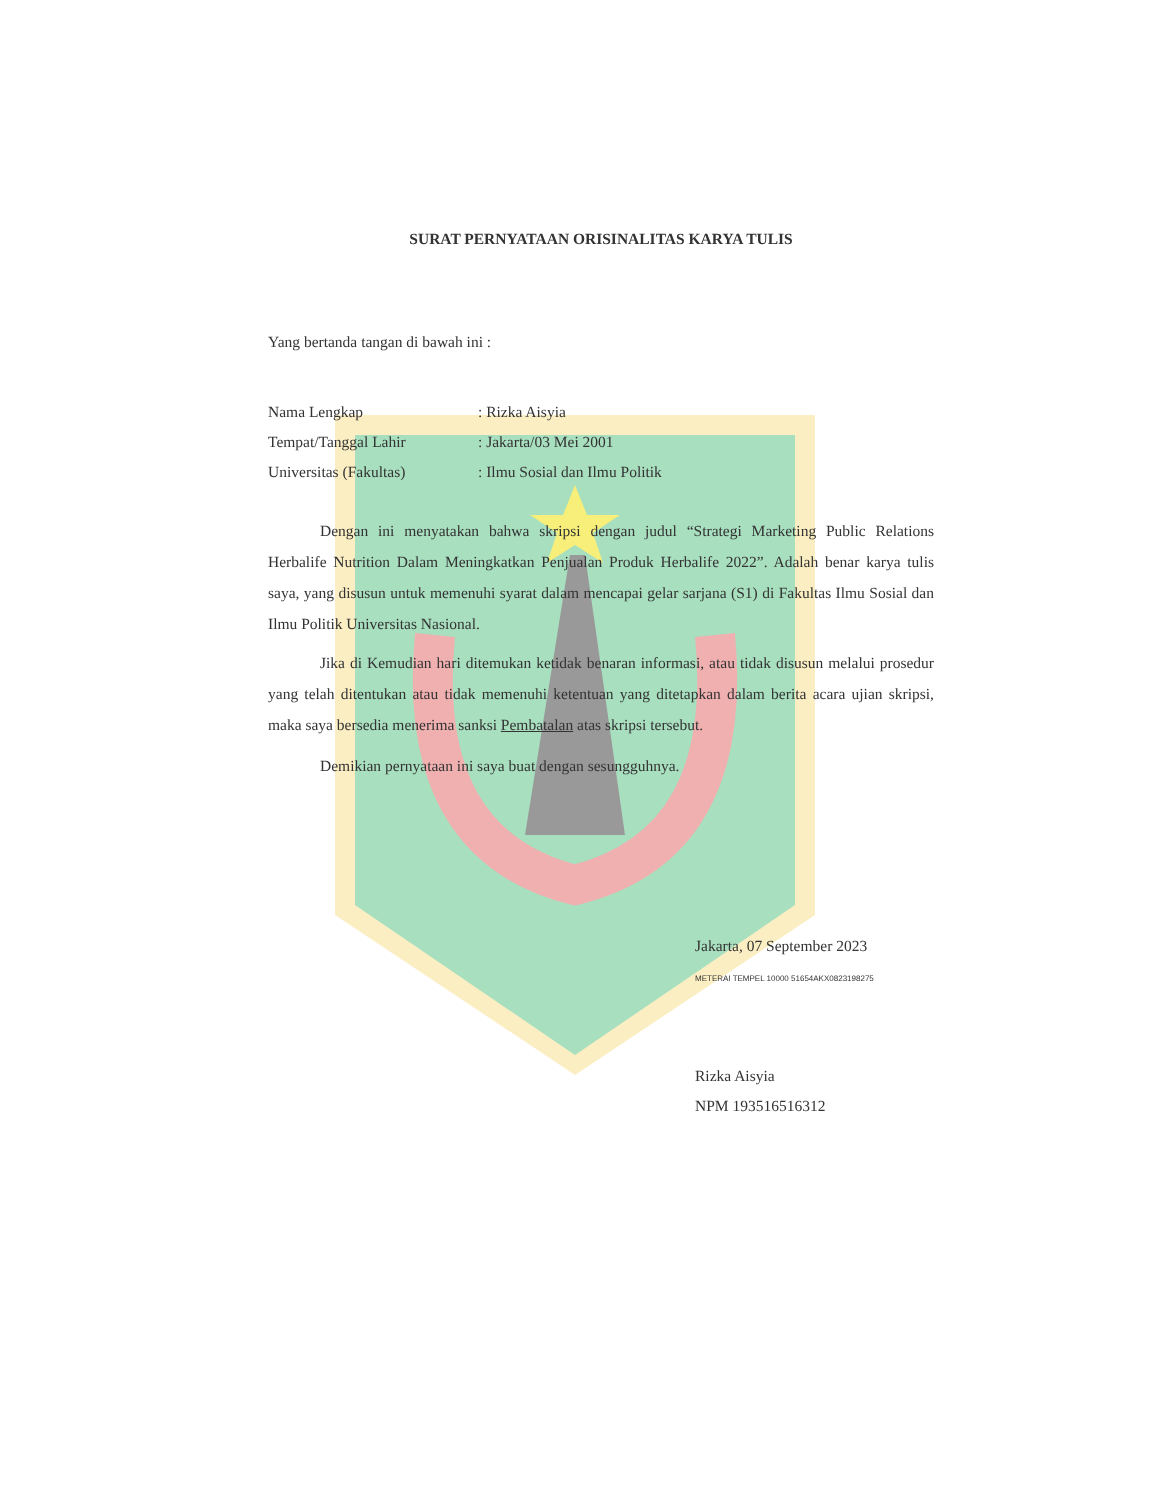SURAT PERNYATAAN ORISINALITAS KARYA TULIS
Yang bertanda tangan di bawah ini :
| Nama Lengkap | : Rizka Aisyia |
| Tempat/Tanggal Lahir | : Jakarta/03 Mei 2001 |
| Universitas (Fakultas) | : Ilmu Sosial dan Ilmu Politik |
Dengan ini menyatakan bahwa skripsi dengan judul “Strategi Marketing Public Relations Herbalife Nutrition Dalam Meningkatkan Penjualan Produk Herbalife 2022”. Adalah benar karya tulis saya, yang disusun untuk memenuhi syarat dalam mencapai gelar sarjana (S1) di Fakultas Ilmu Sosial dan Ilmu Politik Universitas Nasional.
Jika di Kemudian hari ditemukan ketidak benaran informasi, atau tidak disusun melalui prosedur yang telah ditentukan atau tidak memenuhi ketentuan yang ditetapkan dalam berita acara ujian skripsi, maka saya bersedia menerima sanksi Pembatalan atas skripsi tersebut.
Demikian pernyataan ini saya buat dengan sesungguhnya.
Jakarta, 07 September 2023
METERAI TEMPEL 10000 51654AKX0823198275
Rizka Aisyia
NPM 193516516312